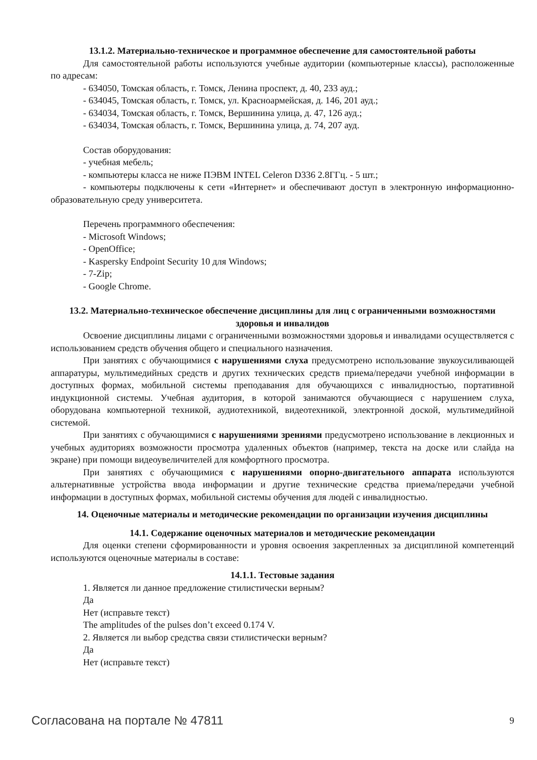13.1.2. Материально-техническое и программное обеспечение для самостоятельной работы
Для самостоятельной работы используются учебные аудитории (компьютерные классы), расположенные по адресам:
- 634050, Томская область, г. Томск, Ленина проспект, д. 40, 233 ауд.;
- 634045, Томская область, г. Томск, ул. Красноармейская, д. 146, 201 ауд.;
- 634034, Томская область, г. Томск, Вершинина улица, д. 47, 126 ауд.;
- 634034, Томская область, г. Томск, Вершинина улица, д. 74, 207 ауд.
Состав оборудования:
- учебная мебель;
- компьютеры класса не ниже ПЭВМ INTEL Celeron D336 2.8ГГц. - 5 шт.;
- компьютеры подключены к сети «Интернет» и обеспечивают доступ в электронную информационно-образовательную среду университета.
Перечень программного обеспечения:
- Microsoft Windows;
- OpenOffice;
- Kaspersky Endpoint Security 10 для Windows;
- 7-Zip;
- Google Chrome.
13.2. Материально-техническое обеспечение дисциплины для лиц с ограниченными возможностями здоровья и инвалидов
Освоение дисциплины лицами с ограниченными возможностями здоровья и инвалидами осуществляется с использованием средств обучения общего и специального назначения.
При занятиях с обучающимися с нарушениями слуха предусмотрено использование звукоусиливающей аппаратуры, мультимедийных средств и других технических средств приема/передачи учебной информации в доступных формах, мобильной системы преподавания для обучающихся с инвалидностью, портативной индукционной системы. Учебная аудитория, в которой занимаются обучающиеся с нарушением слуха, оборудована компьютерной техникой, аудиотехникой, видеотехникой, электронной доской, мультимедийной системой.
При занятиях с обучающимися с нарушениями зрениями предусмотрено использование в лекционных и учебных аудиториях возможности просмотра удаленных объектов (например, текста на доске или слайда на экране) при помощи видеоувеличителей для комфортного просмотра.
При занятиях с обучающимися с нарушениями опорно-двигательного аппарата используются альтернативные устройства ввода информации и другие технические средства приема/передачи учебной информации в доступных формах, мобильной системы обучения для людей с инвалидностью.
14. Оценочные материалы и методические рекомендации по организации изучения дисциплины
14.1. Содержание оценочных материалов и методические рекомендации
Для оценки степени сформированности и уровня освоения закрепленных за дисциплиной компетенций используются оценочные материалы в составе:
14.1.1. Тестовые задания
1. Является ли данное предложение стилистически верным?
Да
Нет (исправьте текст)
The amplitudes of the pulses don’t exceed 0.174 V.
2. Является ли выбор средства связи стилистически верным?
Да
Нет (исправьте текст)
Согласована на портале № 47811 9